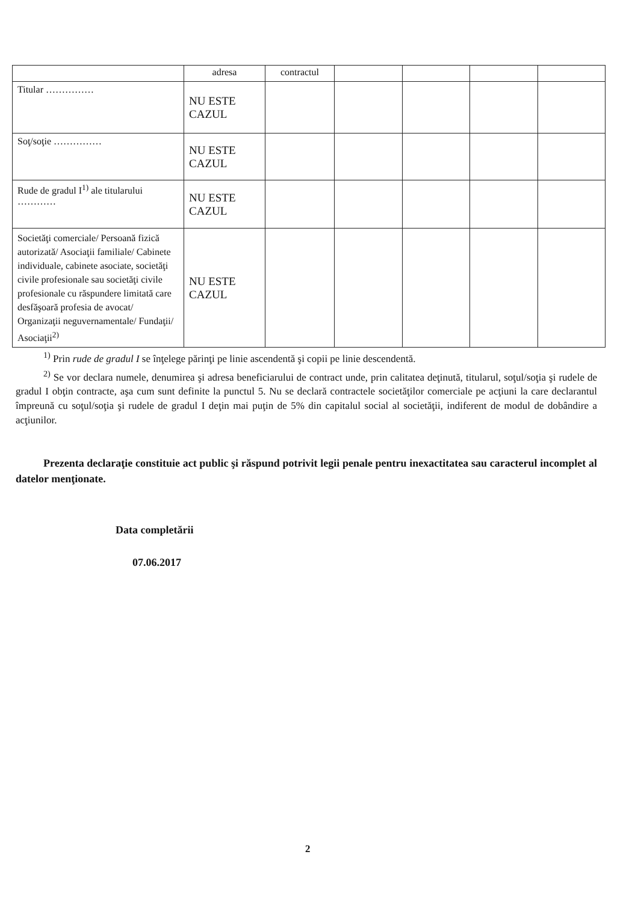| | adresa | contractul | | | | |
| Titular …………… | NU ESTE CAZUL | | | | | |
| Soţ/soţie …………… | NU ESTE CAZUL | | | | | |
| Rude de gradul I<sup>1)</sup> ale titularului ………… | NU ESTE CAZUL | | | | | |
| Societăţi comerciale/ Persoană fizică autorizată/ Asociaţii familiale/ Cabinete individuale, cabinete asociate, societăţi civile profesionale sau societăţi civile profesionale cu răspundere limitată care desfăşoară profesia de avocat/ Organizaţii neguvernamentale/ Fundaţii/ Asociaţii<sup>2)</sup> | NU ESTE CAZUL | | | | | |
<sup>1)</sup> Prin rude de gradul I se înţelege părinţi pe linie ascendentă şi copii pe linie descendentă.
<sup>2)</sup> Se vor declara numele, denumirea şi adresa beneficiarului de contract unde, prin calitatea deţinută, titularul, soţul/soţia şi rudele de gradul I obţin contracte, aşa cum sunt definite la punctul 5. Nu se declară contractele societăţilor comerciale pe acţiuni la care declarantul împreună cu soţul/soţia şi rudele de gradul I deţin mai puţin de 5% din capitalul social al societăţii, indiferent de modul de dobândire a acţiunilor.
Prezenta declaraţie constituie act public şi răspund potrivit legii penale pentru inexactitatea sau caracterul incomplet al datelor menţionate.
Data completării
07.06.2017
2